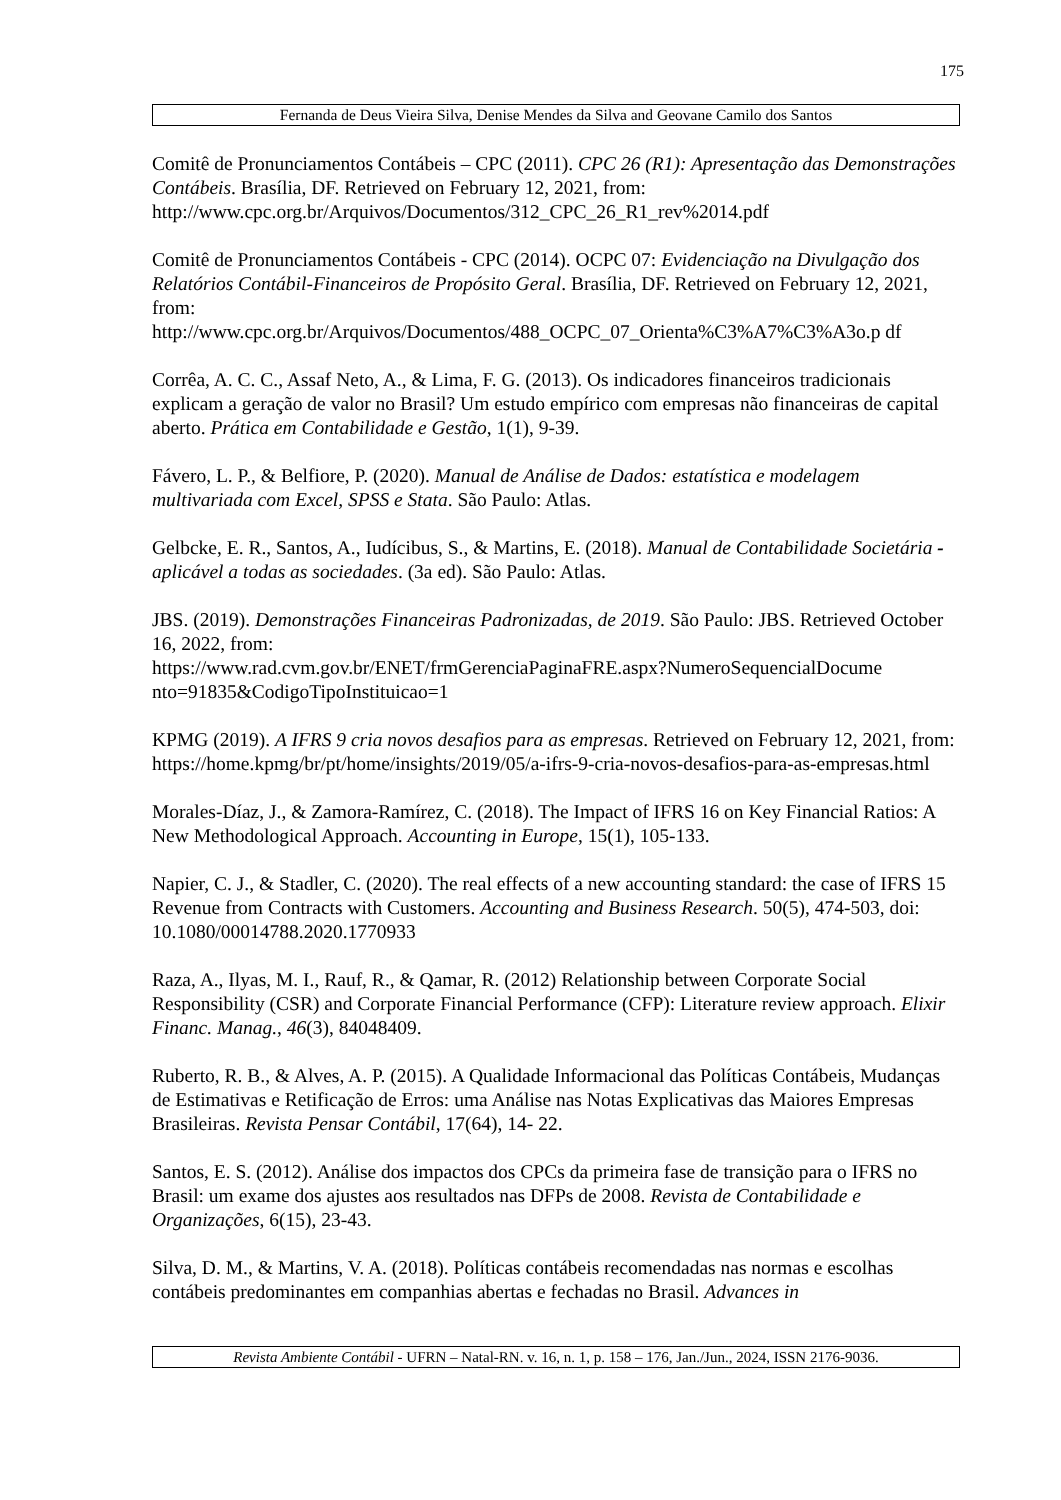175
Fernanda de Deus Vieira Silva, Denise Mendes da Silva and Geovane Camilo dos Santos
Comitê de Pronunciamentos Contábeis – CPC (2011). CPC 26 (R1): Apresentação das Demonstrações Contábeis. Brasília, DF. Retrieved on February 12, 2021, from: http://www.cpc.org.br/Arquivos/Documentos/312_CPC_26_R1_rev%2014.pdf
Comitê de Pronunciamentos Contábeis - CPC (2014). OCPC 07: Evidenciação na Divulgação dos Relatórios Contábil-Financeiros de Propósito Geral. Brasília, DF. Retrieved on February 12, 2021, from:
http://www.cpc.org.br/Arquivos/Documentos/488_OCPC_07_Orienta%C3%A7%C3%A3o.p df
Corrêa, A. C. C., Assaf Neto, A., & Lima, F. G. (2013). Os indicadores financeiros tradicionais explicam a geração de valor no Brasil? Um estudo empírico com empresas não financeiras de capital aberto. Prática em Contabilidade e Gestão, 1(1), 9-39.
Fávero, L. P., & Belfiore, P. (2020). Manual de Análise de Dados: estatística e modelagem multivariada com Excel, SPSS e Stata. São Paulo: Atlas.
Gelbcke, E. R., Santos, A., Iudícibus, S., & Martins, E. (2018). Manual de Contabilidade Societária - aplicável a todas as sociedades. (3a ed). São Paulo: Atlas.
JBS. (2019). Demonstrações Financeiras Padronizadas, de 2019. São Paulo: JBS. Retrieved October 16, 2022, from:
https://www.rad.cvm.gov.br/ENET/frmGerenciaPaginaFRE.aspx?NumeroSequencialDocume nto=91835&CodigoTipoInstituicao=1
KPMG (2019). A IFRS 9 cria novos desafios para as empresas. Retrieved on February 12, 2021, from: https://home.kpmg/br/pt/home/insights/2019/05/a-ifrs-9-cria-novos-desafios-para-as-empresas.html
Morales-Díaz, J., & Zamora-Ramírez, C. (2018). The Impact of IFRS 16 on Key Financial Ratios: A New Methodological Approach. Accounting in Europe, 15(1), 105-133.
Napier, C. J., & Stadler, C. (2020). The real effects of a new accounting standard: the case of IFRS 15 Revenue from Contracts with Customers. Accounting and Business Research. 50(5), 474-503, doi: 10.1080/00014788.2020.1770933
Raza, A., Ilyas, M. I., Rauf, R., & Qamar, R. (2012) Relationship between Corporate Social Responsibility (CSR) and Corporate Financial Performance (CFP): Literature review approach. Elixir Financ. Manag., 46(3), 84048409.
Ruberto, R. B., & Alves, A. P. (2015). A Qualidade Informacional das Políticas Contábeis, Mudanças de Estimativas e Retificação de Erros: uma Análise nas Notas Explicativas das Maiores Empresas Brasileiras. Revista Pensar Contábil, 17(64), 14- 22.
Santos, E. S. (2012). Análise dos impactos dos CPCs da primeira fase de transição para o IFRS no Brasil: um exame dos ajustes aos resultados nas DFPs de 2008. Revista de Contabilidade e Organizações, 6(15), 23-43.
Silva, D. M., & Martins, V. A. (2018). Políticas contábeis recomendadas nas normas e escolhas contábeis predominantes em companhias abertas e fechadas no Brasil. Advances in
Revista Ambiente Contábil - UFRN – Natal-RN. v. 16, n. 1, p. 158 – 176, Jan./Jun., 2024, ISSN 2176-9036.